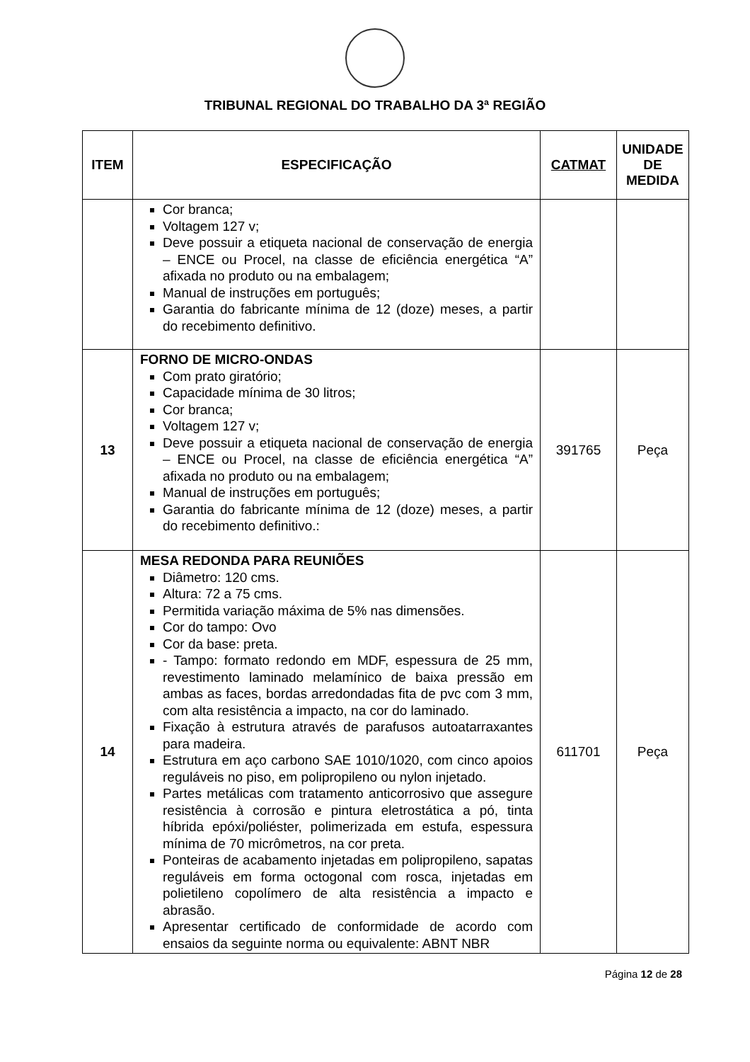TRIBUNAL REGIONAL DO TRABALHO DA 3ª REGIÃO
| ITEM | ESPECIFICAÇÃO | CATMAT | UNIDADE DE MEDIDA |
| --- | --- | --- | --- |
| | Cor branca; Voltagem 127 v; Deve possuir a etiqueta nacional de conservação de energia – ENCE ou Procel, na classe de eficiência energética “A” afixada no produto ou na embalagem; Manual de instruções em português; Garantia do fabricante mínima de 12 (doze) meses, a partir do recebimento definitivo. | | |
| 13 | FORNO DE MICRO-ONDAS Com prato giratório; Capacidade mínima de 30 litros; Cor branca; Voltagem 127 v; Deve possuir a etiqueta nacional de conservação de energia – ENCE ou Procel, na classe de eficiência energética “A” afixada no produto ou na embalagem; Manual de instruções em português; Garantia do fabricante mínima de 12 (doze) meses, a partir do recebimento definitivo.: | 391765 | Peça |
| 14 | MESA REDONDA PARA REUNIÕES Diâmetro: 120 cms. Altura: 72 a 75 cms. Permitida variação máxima de 5% nas dimensões. Cor do tampo: Ovo Cor da base: preta. - Tampo: formato redondo em MDF, espessura de 25 mm, revestimento laminado melamínico de baixa pressão em ambas as faces, bordas arredondadas fita de pvc com 3 mm, com alta resistência a impacto, na cor do laminado. Fixação à estrutura através de parafusos autoatarraxantes para madeira. Estrutura em aço carbono SAE 1010/1020, com cinco apoios reguláveis no piso, em polipropileno ou nylon injetado. Partes metálicas com tratamento anticorrosivo que assegure resistência à corrosão e pintura eletrostática a pó, tinta híbrida epóxi/poliéster, polimerizada em estufa, espessura mínima de 70 micrômetros, na cor preta. Ponteiras de acabamento injetadas em polipropileno, sapatas reguláveis em forma octogonal com rosca, injetadas em polietileno copolímero de alta resistência a impacto e abrasão. Apresentar certificado de conformidade de acordo com ensaios da seguinte norma ou equivalente: ABNT NBR | 611701 | Peça |
Página 12 de 28